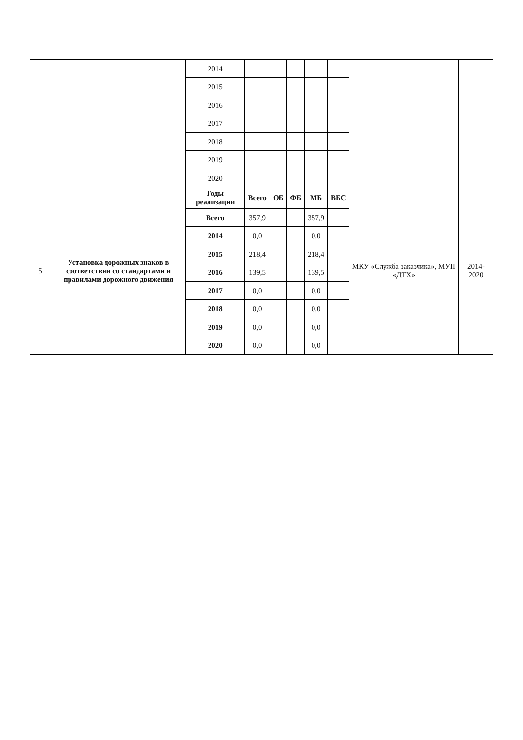| | | 2014 | | | | | | | |
| | | 2015 | | | | | | | |
| | | 2016 | | | | | | | |
| | | 2017 | | | | | | | |
| | | 2018 | | | | | | | |
| | | 2019 | | | | | | | |
| | | 2020 | | | | | | | |
| 5 | Установка дорожных знаков в соответствии со стандартами и правилами дорожного движения | Годы реализации | Всего | ОБ | ФБ | МБ | ВБС | МКУ «Служба заказчика», МУП «ДТХ» | 2014-2020 |
| | | Всего | 357,9 | | | 357,9 | | | |
| | | 2014 | 0,0 | | | 0,0 | | | |
| | | 2015 | 218,4 | | | 218,4 | | | |
| | | 2016 | 139,5 | | | 139,5 | | | |
| | | 2017 | 0,0 | | | 0,0 | | | |
| | | 2018 | 0,0 | | | 0,0 | | | |
| | | 2019 | 0,0 | | | 0,0 | | | |
| | | 2020 | 0,0 | | | 0,0 | | | |